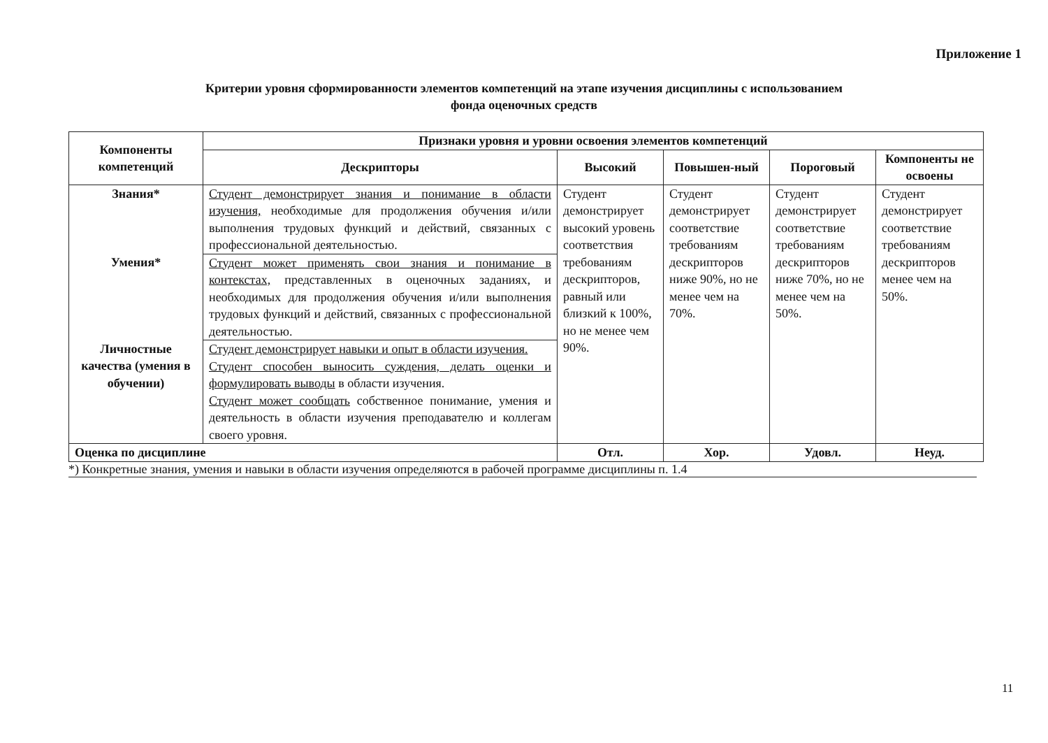Приложение 1
Критерии уровня сформированности элементов компетенций на этапе изучения дисциплины с использованием
фонда оценочных средств
| Компоненты компетенций | Признаки уровня и уровни освоения элементов компетенций | | | | |
| --- | --- | --- | --- | --- | --- |
| | Дескрипторы | Высокий | Повышен-ный | Пороговый | Компоненты не освоены |
| Знания* | Студент демонстрирует знания и понимание в области изучения, необходимые для продолжения обучения и/или выполнения трудовых функций и действий, связанных с профессиональной деятельностью. | Студент демонстрирует высокий уровень соответствия требованиям дескрипторов, равный или близкий к 100%, но не менее чем 90%. | Студент демонстрирует соответствие требованиям дескрипторов ниже 90%, но не менее чем на 70%. | Студент демонстрирует соответствие требованиям дескрипторов ниже 70%, но не менее чем на 50%. | Студент демонстрирует соответствие требованиям дескрипторов менее чем на 50%. |
| Умения* | Студент может применять свои знания и понимание в контекстах, представленных в оценочных заданиях, и необходимых для продолжения обучения и/или выполнения трудовых функций и действий, связанных с профессиональной деятельностью. | | | | |
| Личностные качества (умения в обучении) | Студент демонстрирует навыки и опыт в области изучения. Студент способен выносить суждения, делать оценки и формулировать выводы в области изучения. Студент может сообщать собственное понимание, умения и деятельность в области изучения преподавателю и коллегам своего уровня. | | | | |
| Оценка по дисциплине | | Отл. | Хор. | Удовл. | Неуд. |
*) Конкретные знания, умения и навыки в области изучения определяются в рабочей программе дисциплины п. 1.4
11